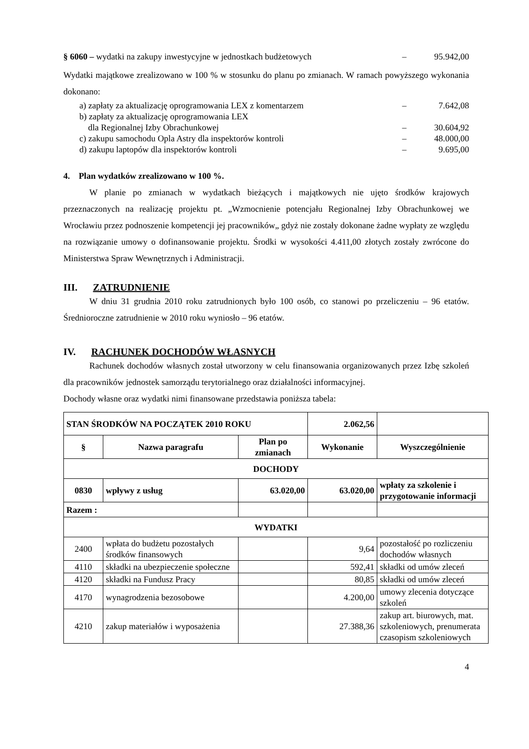§ 6060 – wydatki na zakupy inwestycyjne w jednostkach budżetowych – 95.942,00
Wydatki majątkowe zrealizowano w 100 % w stosunku do planu po zmianach. W ramach powyższego wykonania dokonano:
a) zapłaty za aktualizację oprogramowania LEX z komentarzem – 7.642,08
b) zapłaty za aktualizację oprogramowania LEX
dla Regionalnej Izby Obrachunkowej
–
30.604,92
c) zakupu samochodu Opla Astry dla inspektorów kontroli – 48.000,00
d) zakupu laptopów dla inspektorów kontroli – 9.695,00
4. Plan wydatków zrealizowano w 100 %.
W planie po zmianach w wydatkach bieżących i majątkowych nie ujęto środków krajowych przeznaczonych na realizację projektu pt. „Wzmocnienie potencjału Regionalnej Izby Obrachunkowej we Wrocławiu przez podnoszenie kompetencji jej pracowników„ gdyż nie zostały dokonane żadne wypłaty ze względu na rozwiązanie umowy o dofinansowanie projektu. Środki w wysokości 4.411,00 złotych zostały zwrócone do Ministerstwa Spraw Wewnętrznych i Administracji.
III. ZATRUDNIENIE
W dniu 31 grudnia 2010 roku zatrudnionych było 100 osób, co stanowi po przeliczeniu – 96 etatów. Średnioroczne zatrudnienie w 2010 roku wyniosło – 96 etatów.
IV. RACHUNEK DOCHODÓW WŁASNYCH
Rachunek dochodów własnych został utworzony w celu finansowania organizowanych przez Izbę szkoleń dla pracowników jednostek samorządu terytorialnego oraz działalności informacyjnej.
Dochody własne oraz wydatki nimi finansowane przedstawia poniższa tabela:
| STAN ŚRODKÓW NA POCZĄTEK 2010 ROKU | | | 2.062,56 | |
| § | Nazwa paragrafu | Plan po zmianach | Wykonanie | Wyszczególnienie |
| DOCHODY | | | | |
| 0830 | wpływy z usług | 63.020,00 | 63.020,00 | wpłaty za szkolenie i przygotowanie informacji |
| Razem : | | | | |
| WYDATKI | | | | |
| 2400 | wpłata do budżetu pozostałych środków finansowych | | 9,64 | pozostałość po rozliczeniu dochodów własnych |
| 4110 | składki na ubezpieczenie społeczne | | 592,41 | składki od umów zleceń |
| 4120 | składki na Fundusz Pracy | | 80,85 | składki od umów zleceń |
| 4170 | wynagrodzenia bezosobowe | | 4.200,00 | umowy zlecenia dotyczące szkoleń |
| 4210 | zakup materiałów i wyposażenia | | 27.388,36 | zakup art. biurowych, mat. szkoleniowych, prenumerata czasopism szkoleniowych |
4